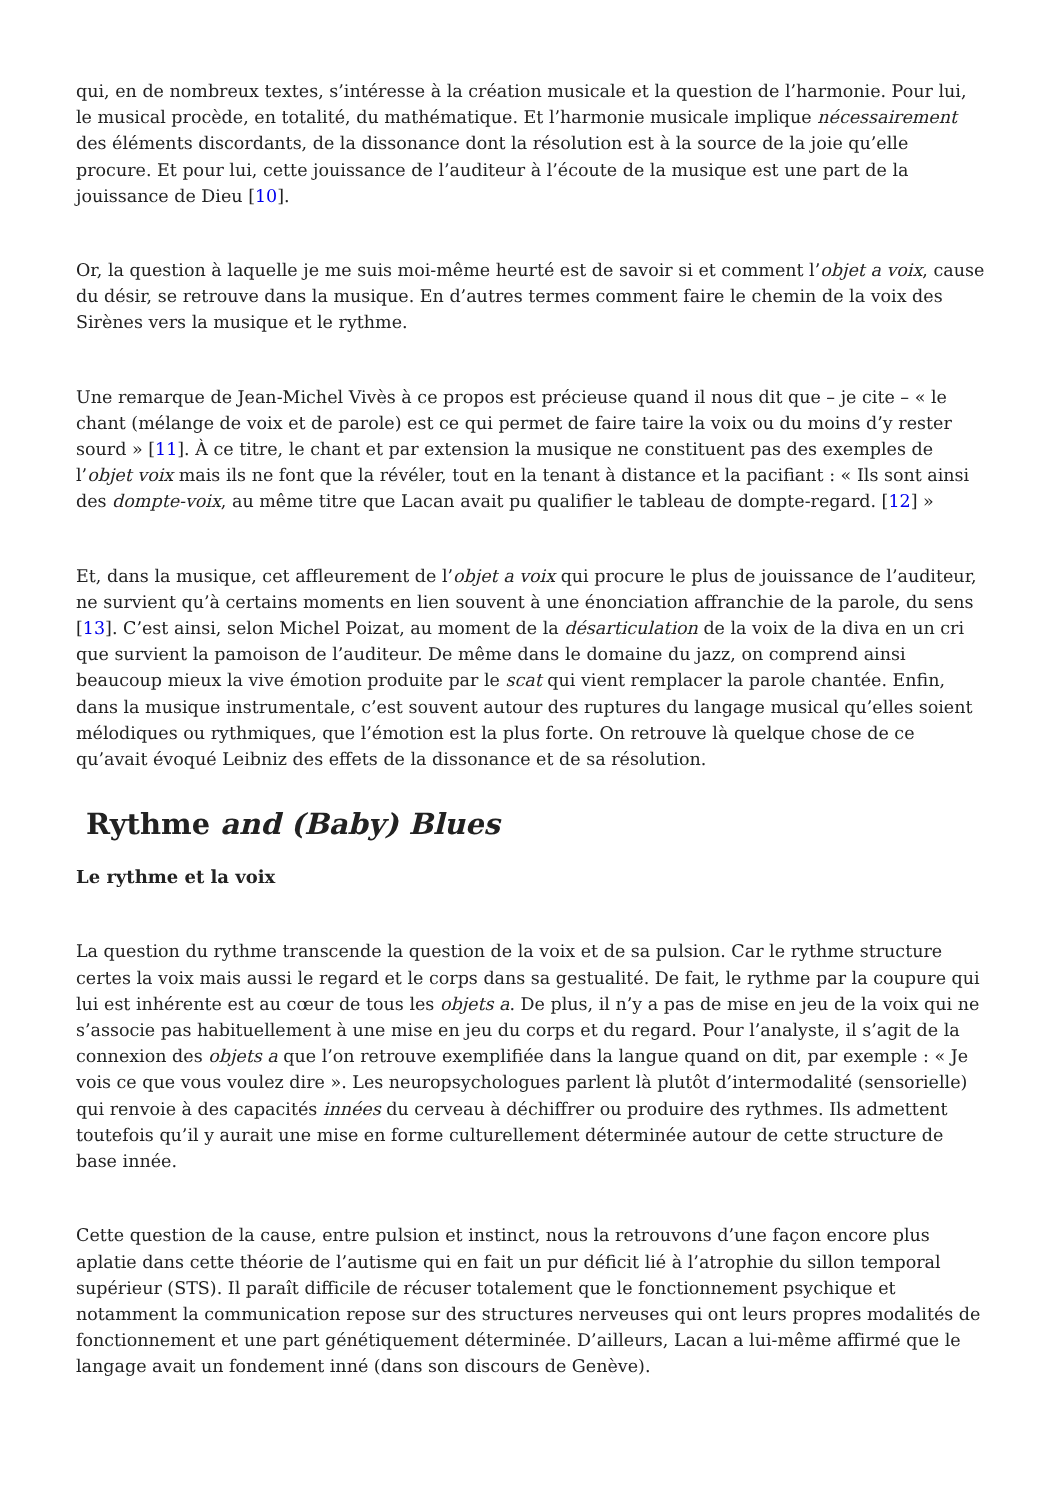qui, en de nombreux textes, s’intéresse à la création musicale et la question de l’harmonie. Pour lui, le musical procède, en totalité, du mathématique. Et l’harmonie musicale implique nécessairement des éléments discordants, de la dissonance dont la résolution est à la source de la joie qu’elle procure. Et pour lui, cette jouissance de l’auditeur à l’écoute de la musique est une part de la jouissance de Dieu [10].
Or, la question à laquelle je me suis moi-même heurté est de savoir si et comment l’objet a voix, cause du désir, se retrouve dans la musique. En d’autres termes comment faire le chemin de la voix des Sirènes vers la musique et le rythme.
Une remarque de Jean-Michel Vivès à ce propos est précieuse quand il nous dit que – je cite – « le chant (mélange de voix et de parole) est ce qui permet de faire taire la voix ou du moins d’y rester sourd » [11]. À ce titre, le chant et par extension la musique ne constituent pas des exemples de l’objet voix mais ils ne font que la révéler, tout en la tenant à distance et la pacifiant : « Ils sont ainsi des dompte-voix, au même titre que Lacan avait pu qualifier le tableau de dompte-regard. [12] »
Et, dans la musique, cet affleurement de l’objet a voix qui procure le plus de jouissance de l’auditeur, ne survient qu’à certains moments en lien souvent à une énonciation affranchie de la parole, du sens [13]. C’est ainsi, selon Michel Poizat, au moment de la désarticulation de la voix de la diva en un cri que survient la pamoison de l’auditeur. De même dans le domaine du jazz, on comprend ainsi beaucoup mieux la vive émotion produite par le scat qui vient remplacer la parole chantée. Enfin, dans la musique instrumentale, c’est souvent autour des ruptures du langage musical qu’elles soient mélodiques ou rythmiques, que l’émotion est la plus forte. On retrouve là quelque chose de ce qu’avait évoqué Leibniz des effets de la dissonance et de sa résolution.
Rythme and (Baby) Blues
Le rythme et la voix
La question du rythme transcende la question de la voix et de sa pulsion. Car le rythme structure certes la voix mais aussi le regard et le corps dans sa gestualité. De fait, le rythme par la coupure qui lui est inhérente est au cœur de tous les objets a. De plus, il n’y a pas de mise en jeu de la voix qui ne s’associe pas habituellement à une mise en jeu du corps et du regard. Pour l’analyste, il s’agit de la connexion des objets a que l’on retrouve exemplifiée dans la langue quand on dit, par exemple : « Je vois ce que vous voulez dire ». Les neuropsychologues parlent là plutôt d’intermodalité (sensorielle) qui renvoie à des capacités innées du cerveau à déchiffrer ou produire des rythmes. Ils admettent toutefois qu’il y aurait une mise en forme culturellement déterminée autour de cette structure de base innée.
Cette question de la cause, entre pulsion et instinct, nous la retrouvons d’une façon encore plus aplatie dans cette théorie de l’autisme qui en fait un pur déficit lié à l’atrophie du sillon temporal supérieur (STS). Il paraît difficile de récuser totalement que le fonctionnement psychique et notamment la communication repose sur des structures nerveuses qui ont leurs propres modalités de fonctionnement et une part génétiquement déterminée. D’ailleurs, Lacan a lui-même affirmé que le langage avait un fondement inné (dans son discours de Genève).